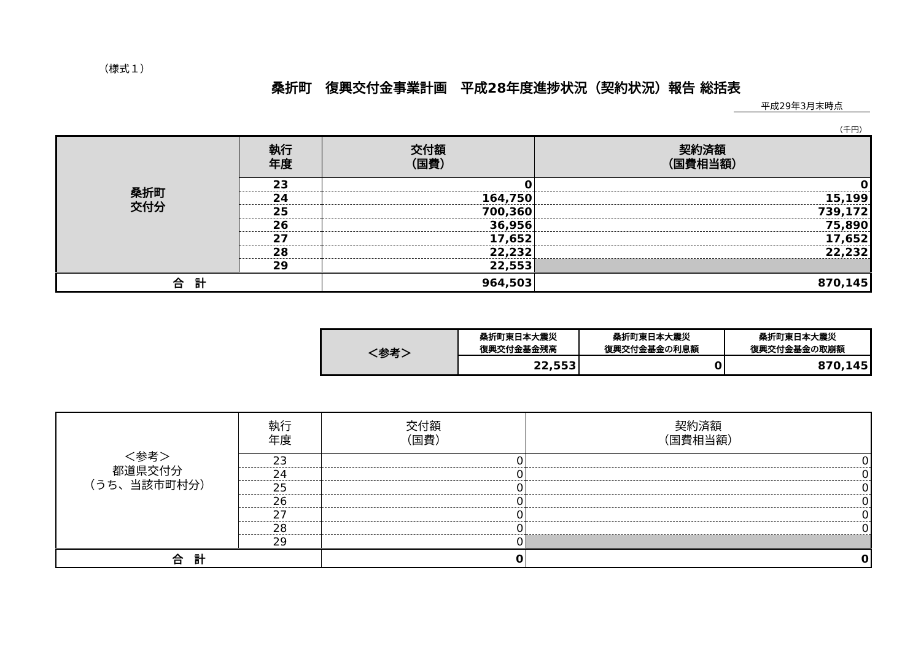（様式１）
桑折町　復興交付金事業計画　平成28年度進捗状況（契約状況）報告 総括表
平成29年3月末時点
（千円）
| 桑折町 交付分 | 執行 年度 | 交付額 （国費） | 契約済額 （国費相当額） |
| --- | --- | --- | --- |
| | 23 | 0 | 0 |
| | 24 | 164,750 | 15,199 |
| | 25 | 700,360 | 739,172 |
| | 26 | 36,956 | 75,890 |
| | 27 | 17,652 | 17,652 |
| | 28 | 22,232 | 22,232 |
| | 29 | 22,553 | |
| 合 計 | | 964,503 | 870,145 |
| ＜参考＞ | 桑折町東日本大震災 復興交付金基金残高 | 桑折町東日本大震災 復興交付金基金の利息額 | 桑折町東日本大震災 復興交付金基金の取崩額 |
| | 22,553 | 0 | 870,145 |
| ＜参考＞ 都道県交付分 （うち、当該市町村分） | 執行 年度 | 交付額 （国費） | 契約済額 （国費相当額） |
| --- | --- | --- | --- |
| | 23 | 0 | 0 |
| | 24 | 0 | 0 |
| | 25 | 0 | 0 |
| | 26 | 0 | 0 |
| | 27 | 0 | 0 |
| | 28 | 0 | 0 |
| | 29 | 0 | |
| 合 計 | | 0 | 0 |